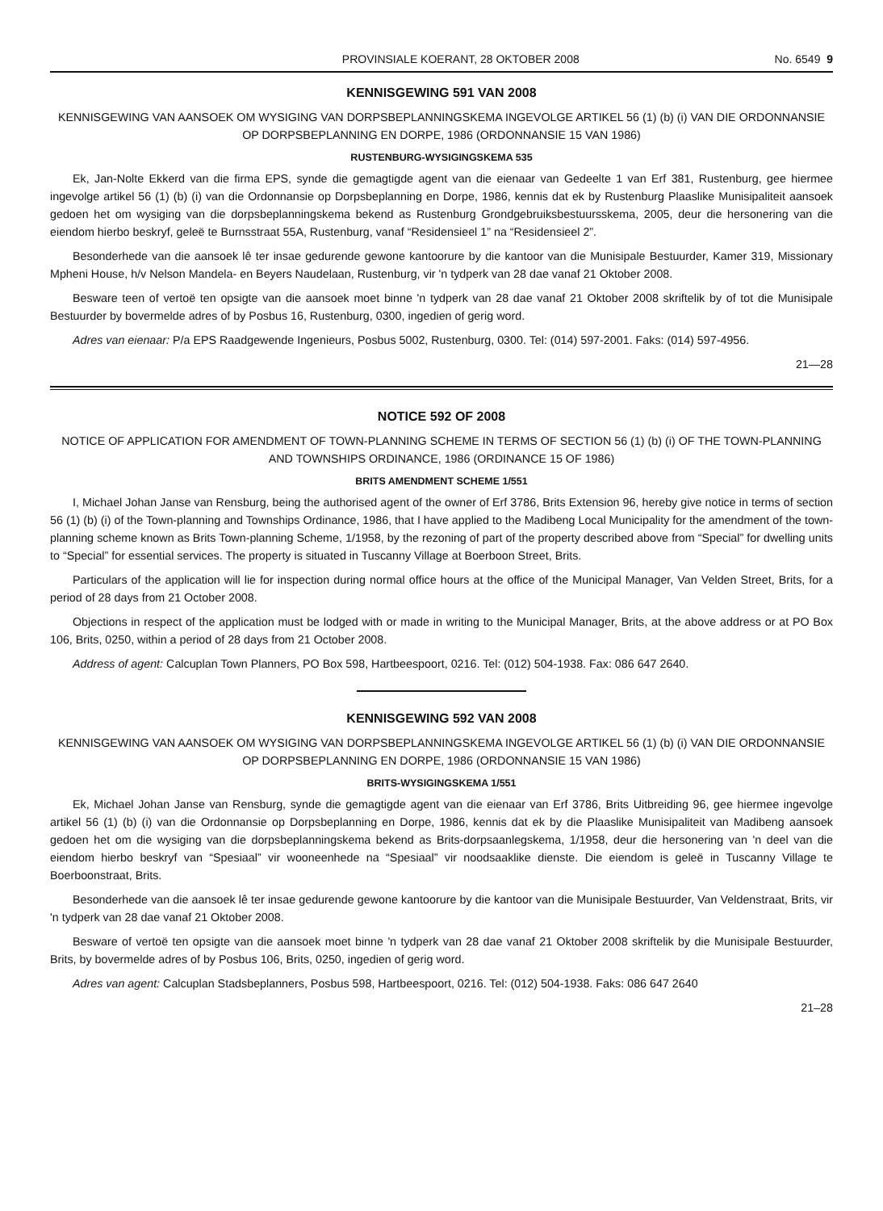PROVINSIALE KOERANT, 28 OKTOBER 2008 No. 6549 9
KENNISGEWING 591 VAN 2008
KENNISGEWING VAN AANSOEK OM WYSIGING VAN DORPSBEPLANNINGSKEMA INGEVOLGE ARTIKEL 56 (1) (b) (i) VAN DIE ORDONNANSIE OP DORPSBEPLANNING EN DORPE, 1986 (ORDONNANSIE 15 VAN 1986)
RUSTENBURG-WYSIGINGSKEMA 535
Ek, Jan-Nolte Ekkerd van die firma EPS, synde die gemagtigde agent van die eienaar van Gedeelte 1 van Erf 381, Rustenburg, gee hiermee ingevolge artikel 56 (1) (b) (i) van die Ordonnansie op Dorpsbeplanning en Dorpe, 1986, kennis dat ek by Rustenburg Plaaslike Munisipaliteit aansoek gedoen het om wysiging van die dorpsbeplanningskema bekend as Rustenburg Grondgebruiksbestuursskema, 2005, deur die hersonering van die eiendom hierbo beskryf, geleë te Burnsstraat 55A, Rustenburg, vanaf “Residensieel 1” na “Residensieel 2”.
Besonderhede van die aansoek lê ter insae gedurende gewone kantoorure by die kantoor van die Munisipale Bestuurder, Kamer 319, Missionary Mpheni House, h/v Nelson Mandela- en Beyers Naudelaan, Rustenburg, vir 'n tydperk van 28 dae vanaf 21 Oktober 2008.
Besware teen of vertoë ten opsigte van die aansoek moet binne 'n tydperk van 28 dae vanaf 21 Oktober 2008 skriftelik by of tot die Munisipale Bestuurder by bovermelde adres of by Posbus 16, Rustenburg, 0300, ingedien of gerig word.
Adres van eienaar: P/a EPS Raadgewende Ingenieurs, Posbus 5002, Rustenburg, 0300. Tel: (014) 597-2001. Faks: (014) 597-4956.
21—28
NOTICE 592 OF 2008
NOTICE OF APPLICATION FOR AMENDMENT OF TOWN-PLANNING SCHEME IN TERMS OF SECTION 56 (1) (b) (i) OF THE TOWN-PLANNING AND TOWNSHIPS ORDINANCE, 1986 (ORDINANCE 15 OF 1986)
BRITS AMENDMENT SCHEME 1/551
I, Michael Johan Janse van Rensburg, being the authorised agent of the owner of Erf 3786, Brits Extension 96, hereby give notice in terms of section 56 (1) (b) (i) of the Town-planning and Townships Ordinance, 1986, that I have applied to the Madibeng Local Municipality for the amendment of the town-planning scheme known as Brits Town-planning Scheme, 1/1958, by the rezoning of part of the property described above from “Special” for dwelling units to “Special” for essential services. The property is situated in Tuscanny Village at Boerboon Street, Brits.
Particulars of the application will lie for inspection during normal office hours at the office of the Municipal Manager, Van Velden Street, Brits, for a period of 28 days from 21 October 2008.
Objections in respect of the application must be lodged with or made in writing to the Municipal Manager, Brits, at the above address or at PO Box 106, Brits, 0250, within a period of 28 days from 21 October 2008.
Address of agent: Calcuplan Town Planners, PO Box 598, Hartbeespoort, 0216. Tel: (012) 504-1938. Fax: 086 647 2640.
KENNISGEWING 592 VAN 2008
KENNISGEWING VAN AANSOEK OM WYSIGING VAN DORPSBEPLANNINGSKEMA INGEVOLGE ARTIKEL 56 (1) (b) (i) VAN DIE ORDONNANSIE OP DORPSBEPLANNING EN DORPE, 1986 (ORDONNANSIE 15 VAN 1986)
BRITS-WYSIGINGSKEMA 1/551
Ek, Michael Johan Janse van Rensburg, synde die gemagtigde agent van die eienaar van Erf 3786, Brits Uitbreiding 96, gee hiermee ingevolge artikel 56 (1) (b) (i) van die Ordonnansie op Dorpsbeplanning en Dorpe, 1986, kennis dat ek by die Plaaslike Munisipaliteit van Madibeng aansoek gedoen het om die wysiging van die dorpsbeplanningskema bekend as Brits-dorpsaanlegskema, 1/1958, deur die hersonering van 'n deel van die eiendom hierbo beskryf van “Spesiaal” vir wooneenhede na “Spesiaal” vir noodsaaklike dienste. Die eiendom is geleë in Tuscanny Village te Boerboonstraat, Brits.
Besonderhede van die aansoek lê ter insae gedurende gewone kantoorure by die kantoor van die Munisipale Bestuurder, Van Veldenstraat, Brits, vir 'n tydperk van 28 dae vanaf 21 Oktober 2008.
Besware of vertoë ten opsigte van die aansoek moet binne 'n tydperk van 28 dae vanaf 21 Oktober 2008 skriftelik by die Munisipale Bestuurder, Brits, by bovermelde adres of by Posbus 106, Brits, 0250, ingedien of gerig word.
Adres van agent: Calcuplan Stadsbeplanners, Posbus 598, Hartbeespoort, 0216. Tel: (012) 504-1938. Faks: 086 647 2640
21–28